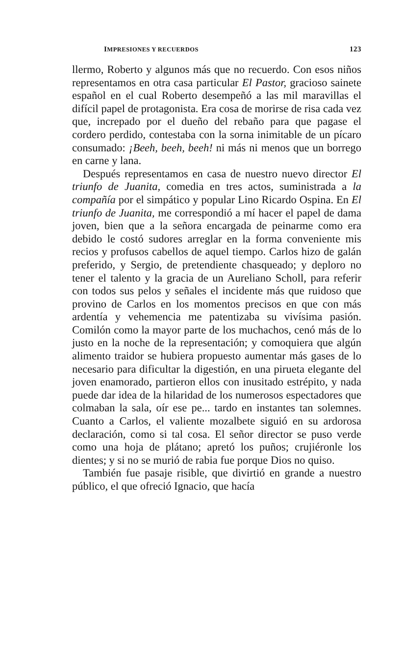IMPRESIONES Y RECUERDOS 123
llermo, Roberto y algunos más que no recuerdo. Con esos niños representamos en otra casa particular El Pastor, gracioso sainete español en el cual Roberto desempeñó a las mil maravillas el difícil papel de protagonista. Era cosa de morirse de risa cada vez que, increpado por el dueño del rebaño para que pagase el cordero perdido, contestaba con la sorna inimitable de un pícaro consumado: ¡Beeh, beeh, beeh! ni más ni menos que un borrego en carne y lana.
Después representamos en casa de nuestro nuevo director El triunfo de Juanita, comedia en tres actos, suministrada a la compañía por el simpático y popular Lino Ricardo Ospina. En El triunfo de Juanita, me correspondió a mí hacer el papel de dama joven, bien que a la señora encargada de peinarme como era debido le costó sudores arreglar en la forma conveniente mis recios y profusos cabellos de aquel tiempo. Carlos hizo de galán preferido, y Sergio, de pretendiente chasqueado; y deploro no tener el talento y la gracia de un Aureliano Scholl, para referir con todos sus pelos y señales el incidente más que ruidoso que provino de Carlos en los momentos precisos en que con más ardentía y vehemencia me patentizaba su vivísima pasión. Comilón como la mayor parte de los muchachos, cenó más de lo justo en la noche de la representación; y comoquiera que algún alimento traidor se hubiera propuesto aumentar más gases de lo necesario para dificultar la digestión, en una pirueta elegante del joven enamorado, partieron ellos con inusitado estrépito, y nada puede dar idea de la hilaridad de los numerosos espectadores que colmaban la sala, oír ese pe... tardo en instantes tan solemnes. Cuanto a Carlos, el valiente mozalbete siguió en su ardorosa declaración, como si tal cosa. El señor director se puso verde como una hoja de plátano; apretó los puños; crujiéronle los dientes; y si no se murió de rabia fue porque Dios no quiso.
También fue pasaje risible, que divirtió en grande a nuestro público, el que ofreció Ignacio, que hacía